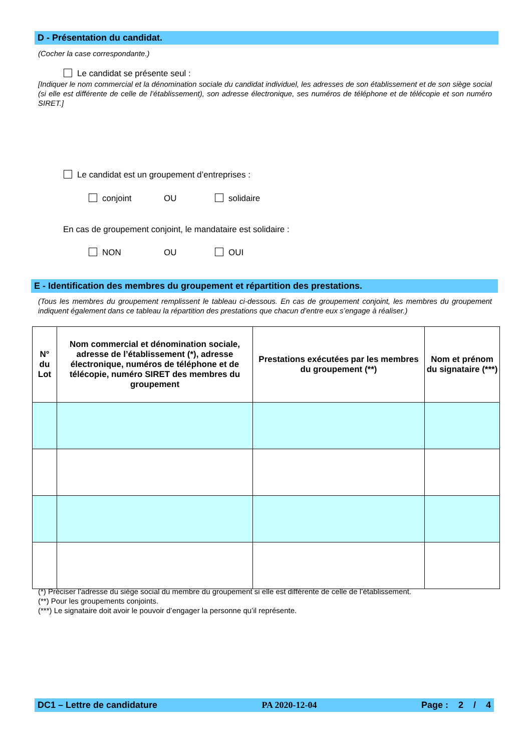D - Présentation du candidat.
(Cocher la case correspondante.)
Le candidat se présente seul :
[Indiquer le nom commercial et la dénomination sociale du candidat individuel, les adresses de son établissement et de son siège social (si elle est différente de celle de l’établissement), son adresse électronique, ses numéros de téléphone et de télécopie et son numéro SIRET.]
Le candidat est un groupement d’entreprises :
conjoint OU solidaire
En cas de groupement conjoint, le mandataire est solidaire :
NON OU OUI
E - Identification des membres du groupement et répartition des prestations.
(Tous les membres du groupement remplissent le tableau ci-dessous. En cas de groupement conjoint, les membres du groupement indiquent également dans ce tableau la répartition des prestations que chacun d’entre eux s’engage à réaliser.)
| N° du Lot | Nom commercial et dénomination sociale, adresse de l’établissement (*), adresse électronique, numéros de téléphone et de télécopie, numéro SIRET des membres du groupement | Prestations exécutées par les membres du groupement (**) | Nom et prénom du signataire (***) |
| --- | --- | --- | --- |
(*) Préciser l’adresse du siège social du membre du groupement si elle est différente de celle de l’établissement.
(**) Pour les groupements conjoints.
(***) Le signataire doit avoir le pouvoir d’engager la personne qu’il représente.
DC1 – Lettre de candidature PA 2020-12-04 Page : 2 / 4